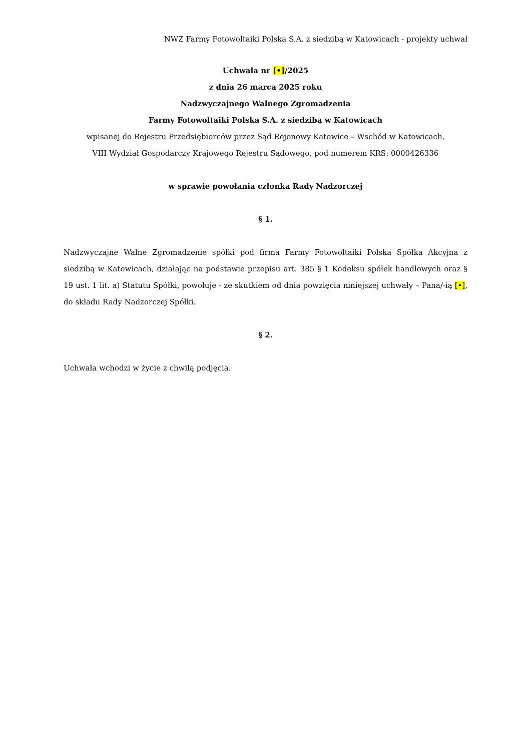NWZ Farmy Fotowoltaiki Polska S.A. z siedzibą w Katowicach - projekty uchwał
Uchwała nr [•]/2025
z dnia 26 marca 2025 roku
Nadzwyczajnego Walnego Zgromadzenia
Farmy Fotowoltaiki Polska S.A. z siedzibą w Katowicach
wpisanej do Rejestru Przedsiębiorców przez Sąd Rejonowy Katowice – Wschód w Katowicach,
VIII Wydział Gospodarczy Krajowego Rejestru Sądowego, pod numerem KRS: 0000426336
w sprawie powołania członka Rady Nadzorczej
§ 1.
Nadzwyczajne Walne Zgromadzenie spółki pod firmą Farmy Fotowoltaiki Polska Spółka Akcyjna z siedzibą w Katowicach, działając na podstawie przepisu art. 385 § 1 Kodeksu spółek handlowych oraz § 19 ust. 1 lit. a) Statutu Spółki, powołuje - ze skutkiem od dnia powzięcia niniejszej uchwały – Pana/-ią [•], do składu Rady Nadzorczej Spółki.
§ 2.
Uchwała wchodzi w życie z chwilą podjęcia.